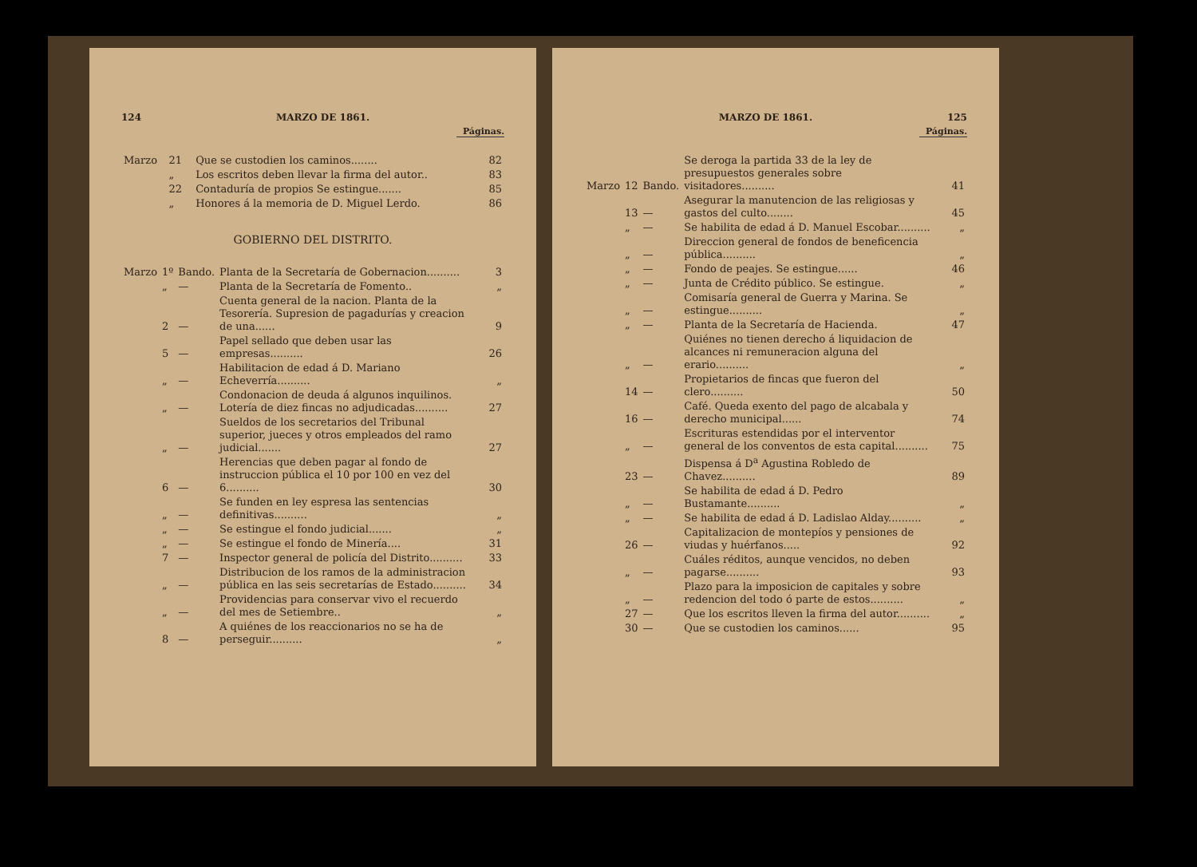124 MARZO DE 1861.
Páginas.
| Marzo | 21 | | Que se custodien los caminos........ | 82 |
| | „ | | Los escritos deben llevar la firma del autor.. | 83 |
| | 22 | | Contaduría de propios Se estingue....... | 85 |
| | „ | | Honores á la memoria de D. Miguel Lerdo. | 86 |
GOBIERNO DEL DISTRITO.
| Marzo | 1º | Bando. | Planta de la Secretaría de Gobernacion.......... | 3 |
| | „ | — | Planta de la Secretaría de Fomento.. | „ |
| | 2 | — | Cuenta general de la nacion. Planta de la Tesorería. Supresion de pagadurías y creacion de una...... | 9 |
| | 5 | — | Papel sellado que deben usar las empresas.......... | 26 |
| | „ | — | Habilitacion de edad á D. Mariano Echeverría.......... | „ |
| | „ | — | Condonacion de deuda á algunos inquilinos. Lotería de diez fincas no adjudicadas.......... | 27 |
| | „ | — | Sueldos de los secretarios del Tribunal superior, jueces y otros empleados del ramo judicial....... | 27 |
| | 6 | — | Herencias que deben pagar al fondo de instruccion pública el 10 por 100 en vez del 6.......... | 30 |
| | „ | — | Se funden en ley espresa las sentencias definitivas.......... | „ |
| | „ | — | Se estingue el fondo judicial....... | „ |
| | „ | — | Se estingue el fondo de Minería.... | 31 |
| | 7 | — | Inspector general de policía del Distrito.......... | 33 |
| | „ | — | Distribucion de los ramos de la administracion pública en las seis secretarías de Estado.......... | 34 |
| | „ | — | Providencias para conservar vivo el recuerdo del mes de Setiembre.. | „ |
| | 8 | — | A quiénes de los reaccionarios no se ha de perseguir.......... | „ |
MARZO DE 1861. 125
Páginas.
| Marzo | 12 | Bando. | Se deroga la partida 33 de la ley de presupuestos generales sobre visitadores.......... | 41 |
| | 13 | — | Asegurar la manutencion de las religiosas y gastos del culto........ | 45 |
| | „ | — | Se habilita de edad á D. Manuel Escobar.......... | „ |
| | „ | — | Direccion general de fondos de beneficencia pública.......... | „ |
| | „ | — | Fondo de peajes. Se estingue...... | 46 |
| | „ | — | Junta de Crédito público. Se estingue. | „ |
| | „ | — | Comisaría general de Guerra y Marina. Se estingue.......... | „ |
| | „ | — | Planta de la Secretaría de Hacienda. | 47 |
| | „ | — | Quiénes no tienen derecho á liquidacion de alcances ni remuneracion alguna del erario.......... | „ |
| | 14 | — | Propietarios de fincas que fueron del clero.......... | 50 |
| | 16 | — | Café. Queda exento del pago de alcabala y derecho municipal...... | 74 |
| | „ | — | Escrituras estendidas por el interventor general de los conventos de esta capital.......... | 75 |
| | 23 | — | Dispensa á D<sup>a</sup> Agustina Robledo de Chavez.......... | 89 |
| | „ | — | Se habilita de edad á D. Pedro Bustamante.......... | „ |
| | „ | — | Se habilita de edad á D. Ladislao Alday.......... | „ |
| | 26 | — | Capitalizacion de montepíos y pensiones de viudas y huérfanos..... | 92 |
| | „ | — | Cuáles réditos, aunque vencidos, no deben pagarse.......... | 93 |
| | „ | — | Plazo para la imposicion de capitales y sobre redencion del todo ó parte de estos.......... | „ |
| | 27 | — | Que los escritos lleven la firma del autor.......... | „ |
| | 30 | — | Que se custodien los caminos...... | 95 |